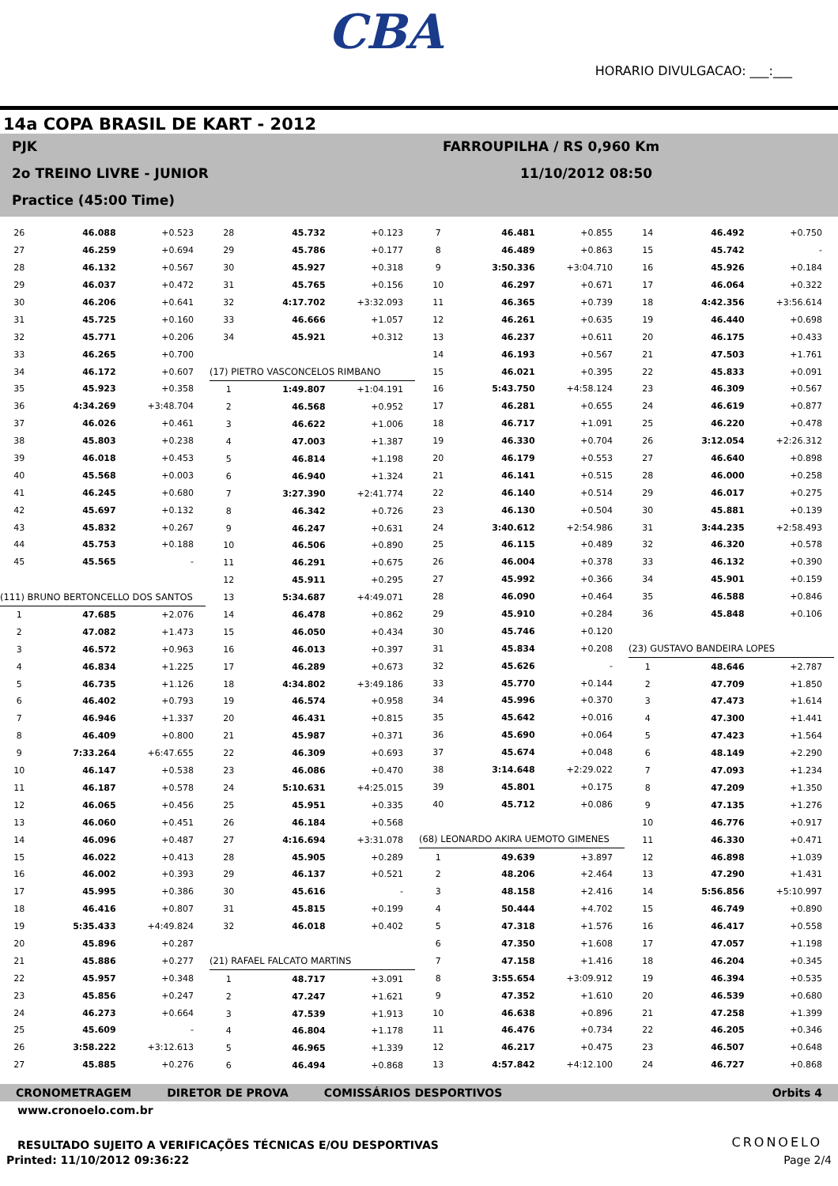CBA
HORARIO DIVULGACAO: ___:___
14a COPA BRASIL DE KART - 2012
PJK
2o TREINO LIVRE - JUNIOR
Practice (45:00 Time)
FARROUPILHA / RS 0,960 Km
11/10/2012 08:50
| 26 | 46.088 | +0.523 |
| 27 | 46.259 | +0.694 |
| 28 | 46.132 | +0.567 |
| 29 | 46.037 | +0.472 |
| 30 | 46.206 | +0.641 |
| 31 | 45.725 | +0.160 |
| 32 | 45.771 | +0.206 |
| 33 | 46.265 | +0.700 |
| 34 | 46.172 | +0.607 |
| 35 | 45.923 | +0.358 |
| 36 | 4:34.269 | +3:48.704 |
| 37 | 46.026 | +0.461 |
| 38 | 45.803 | +0.238 |
| 39 | 46.018 | +0.453 |
| 40 | 45.568 | +0.003 |
| 41 | 46.245 | +0.680 |
| 42 | 45.697 | +0.132 |
| 43 | 45.832 | +0.267 |
| 44 | 45.753 | +0.188 |
| 45 | 45.565 | - |
| (111) BRUNO BERTONCELLO DOS SANTOS | | |
| 1 | 47.685 | +2.076 |
| 2 | 47.082 | +1.473 |
| 3 | 46.572 | +0.963 |
| 4 | 46.834 | +1.225 |
| 5 | 46.735 | +1.126 |
| 6 | 46.402 | +0.793 |
| 7 | 46.946 | +1.337 |
| 8 | 46.409 | +0.800 |
| 9 | 7:33.264 | +6:47.655 |
| 10 | 46.147 | +0.538 |
| 11 | 46.187 | +0.578 |
| 12 | 46.065 | +0.456 |
| 13 | 46.060 | +0.451 |
| 14 | 46.096 | +0.487 |
| 15 | 46.022 | +0.413 |
| 16 | 46.002 | +0.393 |
| 17 | 45.995 | +0.386 |
| 18 | 46.416 | +0.807 |
| 19 | 5:35.433 | +4:49.824 |
| 20 | 45.896 | +0.287 |
| 21 | 45.886 | +0.277 |
| 22 | 45.957 | +0.348 |
| 23 | 45.856 | +0.247 |
| 24 | 46.273 | +0.664 |
| 25 | 45.609 | - |
| 26 | 3:58.222 | +3:12.613 |
| 27 | 45.885 | +0.276 |
| 28 | 45.732 | +0.123 |
| 29 | 45.786 | +0.177 |
| 30 | 45.927 | +0.318 |
| 31 | 45.765 | +0.156 |
| 32 | 4:17.702 | +3:32.093 |
| 33 | 46.666 | +1.057 |
| 34 | 45.921 | +0.312 |
| (17) PIETRO VASCONCELOS RIMBANO | | |
| 1 | 1:49.807 | +1:04.191 |
| 2 | 46.568 | +0.952 |
| 3 | 46.622 | +1.006 |
| 4 | 47.003 | +1.387 |
| 5 | 46.814 | +1.198 |
| 6 | 46.940 | +1.324 |
| 7 | 3:27.390 | +2:41.774 |
| 8 | 46.342 | +0.726 |
| 9 | 46.247 | +0.631 |
| 10 | 46.506 | +0.890 |
| 11 | 46.291 | +0.675 |
| 12 | 45.911 | +0.295 |
| 13 | 5:34.687 | +4:49.071 |
| 14 | 46.478 | +0.862 |
| 15 | 46.050 | +0.434 |
| 16 | 46.013 | +0.397 |
| 17 | 46.289 | +0.673 |
| 18 | 4:34.802 | +3:49.186 |
| 19 | 46.574 | +0.958 |
| 20 | 46.431 | +0.815 |
| 21 | 45.987 | +0.371 |
| 22 | 46.309 | +0.693 |
| 23 | 46.086 | +0.470 |
| 24 | 5:10.631 | +4:25.015 |
| 25 | 45.951 | +0.335 |
| 26 | 46.184 | +0.568 |
| 27 | 4:16.694 | +3:31.078 |
| 28 | 45.905 | +0.289 |
| 29 | 46.137 | +0.521 |
| 30 | 45.616 | - |
| 31 | 45.815 | +0.199 |
| 32 | 46.018 | +0.402 |
| (21) RAFAEL FALCATO MARTINS | | |
| 1 | 48.717 | +3.091 |
| 2 | 47.247 | +1.621 |
| 3 | 47.539 | +1.913 |
| 4 | 46.804 | +1.178 |
| 5 | 46.965 | +1.339 |
| 6 | 46.494 | +0.868 |
| 7 | 46.481 | +0.855 |
| 8 | 46.489 | +0.863 |
| 9 | 3:50.336 | +3:04.710 |
| 10 | 46.297 | +0.671 |
| 11 | 46.365 | +0.739 |
| 12 | 46.261 | +0.635 |
| 13 | 46.237 | +0.611 |
| 14 | 46.193 | +0.567 |
| 15 | 46.021 | +0.395 |
| 16 | 5:43.750 | +4:58.124 |
| 17 | 46.281 | +0.655 |
| 18 | 46.717 | +1.091 |
| 19 | 46.330 | +0.704 |
| 20 | 46.179 | +0.553 |
| 21 | 46.141 | +0.515 |
| 22 | 46.140 | +0.514 |
| 23 | 46.130 | +0.504 |
| 24 | 3:40.612 | +2:54.986 |
| 25 | 46.115 | +0.489 |
| 26 | 46.004 | +0.378 |
| 27 | 45.992 | +0.366 |
| 28 | 46.090 | +0.464 |
| 29 | 45.910 | +0.284 |
| 30 | 45.746 | +0.120 |
| 31 | 45.834 | +0.208 |
| 32 | 45.626 | - |
| 33 | 45.770 | +0.144 |
| 34 | 45.996 | +0.370 |
| 35 | 45.642 | +0.016 |
| 36 | 45.690 | +0.064 |
| 37 | 45.674 | +0.048 |
| 38 | 3:14.648 | +2:29.022 |
| 39 | 45.801 | +0.175 |
| 40 | 45.712 | +0.086 |
| (68) LEONARDO AKIRA UEMOTO GIMENES | | |
| 1 | 49.639 | +3.897 |
| 2 | 48.206 | +2.464 |
| 3 | 48.158 | +2.416 |
| 4 | 50.444 | +4.702 |
| 5 | 47.318 | +1.576 |
| 6 | 47.350 | +1.608 |
| 7 | 47.158 | +1.416 |
| 8 | 3:55.654 | +3:09.912 |
| 9 | 47.352 | +1.610 |
| 10 | 46.638 | +0.896 |
| 11 | 46.476 | +0.734 |
| 12 | 46.217 | +0.475 |
| 13 | 4:57.842 | +4:12.100 |
| 14 | 46.492 | +0.750 |
| 15 | 45.742 | - |
| 16 | 45.926 | +0.184 |
| 17 | 46.064 | +0.322 |
| 18 | 4:42.356 | +3:56.614 |
| 19 | 46.440 | +0.698 |
| 20 | 46.175 | +0.433 |
| 21 | 47.503 | +1.761 |
| 22 | 45.833 | +0.091 |
| 23 | 46.309 | +0.567 |
| 24 | 46.619 | +0.877 |
| 25 | 46.220 | +0.478 |
| 26 | 3:12.054 | +2:26.312 |
| 27 | 46.640 | +0.898 |
| 28 | 46.000 | +0.258 |
| 29 | 46.017 | +0.275 |
| 30 | 45.881 | +0.139 |
| 31 | 3:44.235 | +2:58.493 |
| 32 | 46.320 | +0.578 |
| 33 | 46.132 | +0.390 |
| 34 | 45.901 | +0.159 |
| 35 | 46.588 | +0.846 |
| 36 | 45.848 | +0.106 |
| (23) GUSTAVO BANDEIRA LOPES | | |
| 1 | 48.646 | +2.787 |
| 2 | 47.709 | +1.850 |
| 3 | 47.473 | +1.614 |
| 4 | 47.300 | +1.441 |
| 5 | 47.423 | +1.564 |
| 6 | 48.149 | +2.290 |
| 7 | 47.093 | +1.234 |
| 8 | 47.209 | +1.350 |
| 9 | 47.135 | +1.276 |
| 10 | 46.776 | +0.917 |
| 11 | 46.330 | +0.471 |
| 12 | 46.898 | +1.039 |
| 13 | 47.290 | +1.431 |
| 14 | 5:56.856 | +5:10.997 |
| 15 | 46.749 | +0.890 |
| 16 | 46.417 | +0.558 |
| 17 | 47.057 | +1.198 |
| 18 | 46.204 | +0.345 |
| 19 | 46.394 | +0.535 |
| 20 | 46.539 | +0.680 |
| 21 | 47.258 | +1.399 |
| 22 | 46.205 | +0.346 |
| 23 | 46.507 | +0.648 |
| 24 | 46.727 | +0.868 |
CRONOMETRAGEM DIRETOR DE PROVA COMISSÁRIOS DESPORTIVOS Orbits 4
www.cronoelo.com.br
CRONOELO
RESULTADO SUJEITO A VERIFICAÇÕES TÉCNICAS E/OU DESPORTIVAS
Printed: 11/10/2012 09:36:22 Page 2/4